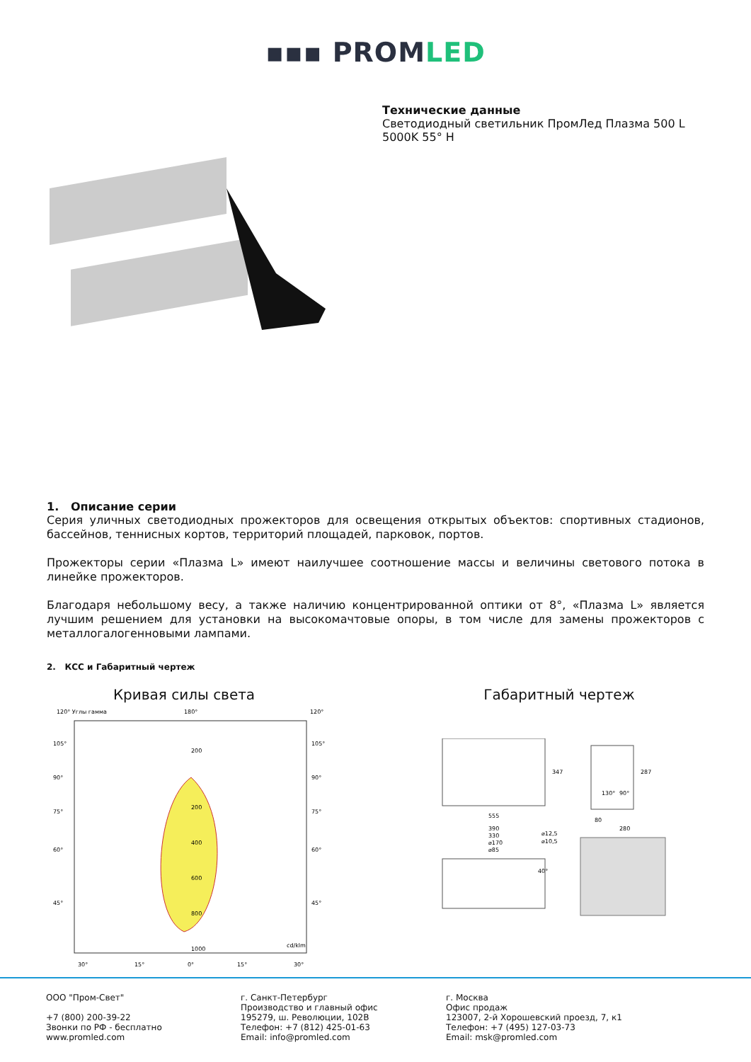▪▪▪ PROMLED
Технические данные
Светодиодный светильник ПромЛед Плазма 500 L
5000K 55° H
1. Описание серии
Серия уличных светодиодных прожекторов для освещения открытых объектов: спортивных стадионов, бассейнов, теннисных кортов, территорий площадей, парковок, портов.
Прожекторы серии «Плазма L» имеют наилучшее соотношение массы и величины светового потока в линейке прожекторов.
Благодаря небольшому весу, а также наличию концентрированной оптики от 8°, «Плазма L» является лучшим решением для установки на высокомачтовые опоры, в том числе для замены прожекторов с металлогалогенновыми лампами.
2. КСС и Габаритный чертеж
Кривая силы света
120° Углы гамма
180°
120°
200
200
400
600
800
1000
cd/klm
105°
90°
75°
60°
45°
105°
90°
75°
60°
45°
30°
15°
0°
15°
30°
Габаритный чертеж
555
347
287
130°
90°
80
280
390
330
⌀170
⌀85
⌀12,5
⌀10,5
40°
ООО "Пром-Свет"
+7 (800) 200-39-22
Звонки по РФ - бесплатно
www.promled.com
г. Санкт-Петербург
Производство и главный офис
195279, ш. Революции, 102В
Телефон: +7 (812) 425-01-63
Email: info@promled.com
г. Москва
Офис продаж
123007, 2-й Хорошевский проезд, 7, к1
Телефон: +7 (495) 127-03-73
Email: msk@promled.com